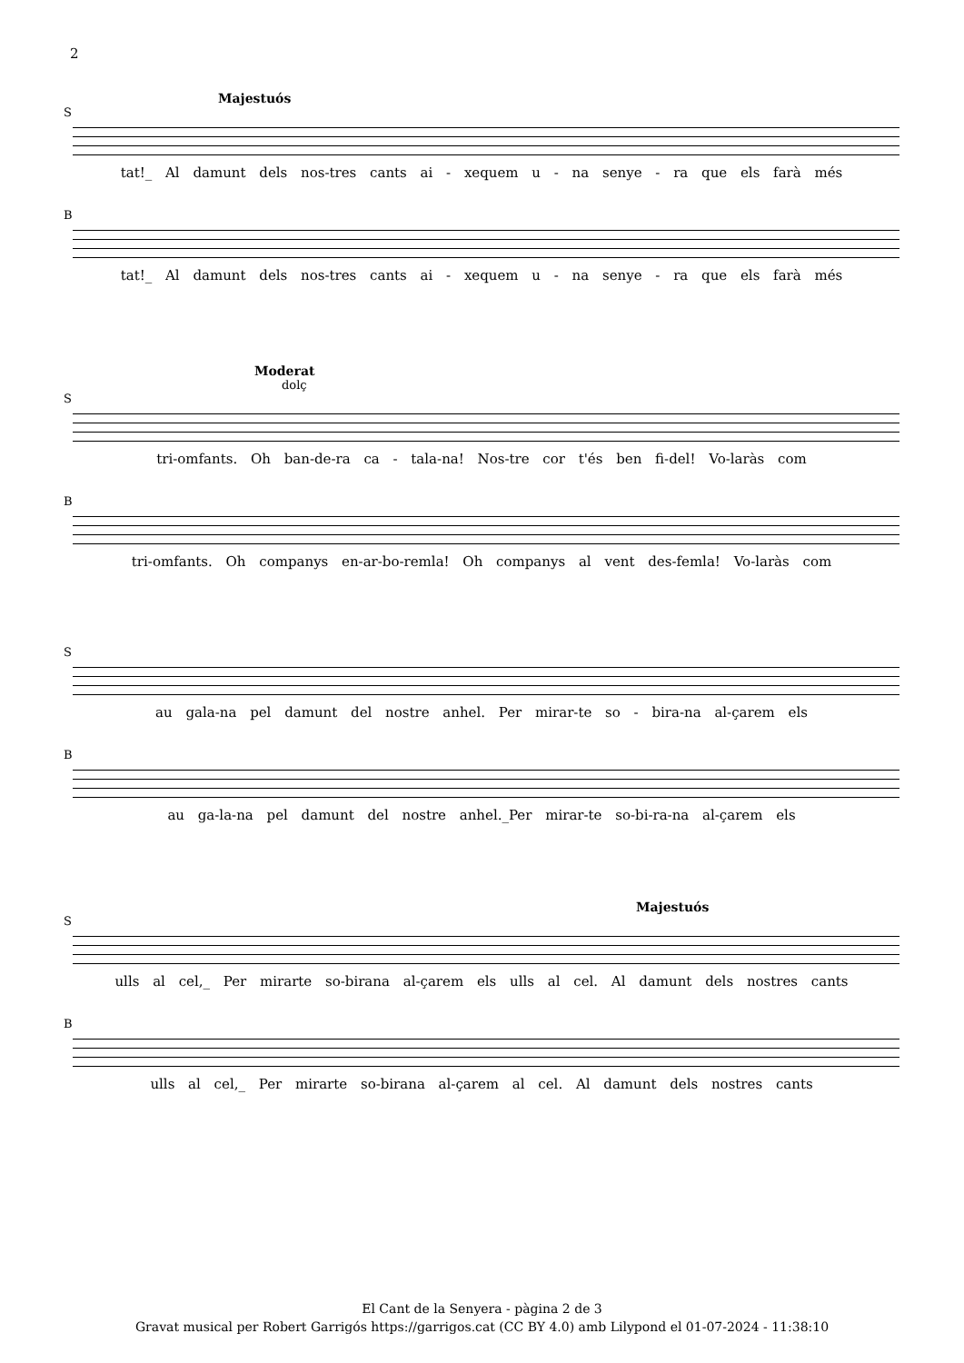2
Majestuós
S
tat!_ Al damunt dels nos-tres cants ai - xequem u - na senye - ra que els farà més
B
tat!_ Al damunt dels nos-tres cants ai - xequem u - na senye - ra que els farà més
Moderat
dolç
S
tri-omfants. Oh ban-de-ra ca - tala-na! Nos-tre cor t'és ben fi-del! Vo-laràs com
B
tri-omfants. Oh companys en-ar-bo-remla! Oh companys al vent des-femla! Vo-laràs com
S
au gala-na pel damunt del nostre anhel. Per mirar-te so - bira-na al-çarem els
B
au ga-la-na pel damunt del nostre anhel._Per mirar-te so-bi-ra-na al-çarem els
Majestuós
S
ulls al cel,_ Per mirarte so-birana al-çarem els ulls al cel. Al damunt dels nostres cants
B
ulls al cel,_ Per mirarte so-birana al-çarem al cel. Al damunt dels nostres cants
El Cant de la Senyera - pàgina 2 de 3
Gravat musical per Robert Garrigós https://garrigos.cat (CC BY 4.0) amb Lilypond el 01-07-2024 - 11:38:10